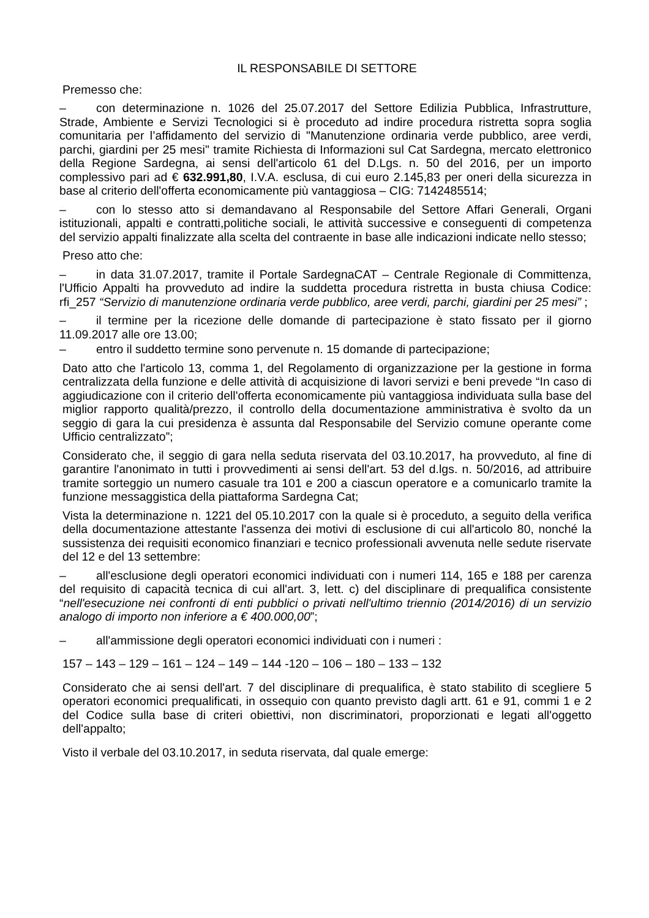IL RESPONSABILE DI SETTORE
Premesso che:
– con determinazione n. 1026 del 25.07.2017 del Settore Edilizia Pubblica, Infrastrutture, Strade, Ambiente e Servizi Tecnologici si è proceduto ad indire procedura ristretta sopra soglia comunitaria per l’affidamento del servizio di "Manutenzione ordinaria verde pubblico, aree verdi, parchi, giardini per 25 mesi" tramite Richiesta di Informazioni sul Cat Sardegna, mercato elettronico della Regione Sardegna, ai sensi dell'articolo 61 del D.Lgs. n. 50 del 2016, per un importo complessivo pari ad € 632.991,80, I.V.A. esclusa, di cui euro 2.145,83 per oneri della sicurezza in base al criterio dell'offerta economicamente più vantaggiosa – CIG: 7142485514;
– con lo stesso atto si demandavano al Responsabile del Settore Affari Generali, Organi istituzionali, appalti e contratti,politiche sociali, le attività successive e conseguenti di competenza del servizio appalti finalizzate alla scelta del contraente in base alle indicazioni indicate nello stesso;
Preso atto che:
– in data 31.07.2017, tramite il Portale SardegnaCAT – Centrale Regionale di Committenza, l'Ufficio Appalti ha provveduto ad indire la suddetta procedura ristretta in busta chiusa Codice: rfi_257 “Servizio di manutenzione ordinaria verde pubblico, aree verdi, parchi, giardini per 25 mesi” ;
– il termine per la ricezione delle domande di partecipazione è stato fissato per il giorno 11.09.2017 alle ore 13.00;
– entro il suddetto termine sono pervenute n. 15 domande di partecipazione;
Dato atto che l'articolo 13, comma 1, del Regolamento di organizzazione per la gestione in forma centralizzata della funzione e delle attività di acquisizione di lavori servizi e beni prevede “In caso di aggiudicazione con il criterio dell'offerta economicamente più vantaggiosa individuata sulla base del miglior rapporto qualità/prezzo, il controllo della documentazione amministrativa è svolto da un seggio di gara la cui presidenza è assunta dal Responsabile del Servizio comune operante come Ufficio centralizzato”;
Considerato che, il seggio di gara nella seduta riservata del 03.10.2017, ha provveduto, al fine di garantire l'anonimato in tutti i provvedimenti ai sensi dell'art. 53 del d.lgs. n. 50/2016, ad attribuire tramite sorteggio un numero casuale tra 101 e 200 a ciascun operatore e a comunicarlo tramite la funzione messaggistica della piattaforma Sardegna Cat;
Vista la determinazione n. 1221 del 05.10.2017 con la quale si è proceduto, a seguito della verifica della documentazione attestante l'assenza dei motivi di esclusione di cui all'articolo 80, nonché la sussistenza dei requisiti economico finanziari e tecnico professionali avvenuta nelle sedute riservate del 12 e del 13 settembre:
– all'esclusione degli operatori economici individuati con i numeri 114, 165 e 188 per carenza del requisito di capacità tecnica di cui all'art. 3, lett. c) del disciplinare di prequalifica consistente “nell'esecuzione nei confronti di enti pubblici o privati nell'ultimo triennio (2014/2016) di un servizio analogo di importo non inferiore a € 400.000,00”;
– all'ammissione degli operatori economici individuati con i numeri :
157 – 143 – 129 – 161 – 124 – 149 – 144 -120 – 106 – 180 – 133 – 132
Considerato che ai sensi dell'art. 7 del disciplinare di prequalifica, è stato stabilito di scegliere 5 operatori economici prequalificati, in ossequio con quanto previsto dagli artt. 61 e 91, commi 1 e 2 del Codice sulla base di criteri obiettivi, non discriminatori, proporzionati e legati all'oggetto dell'appalto;
Visto il verbale del 03.10.2017, in seduta riservata, dal quale emerge: